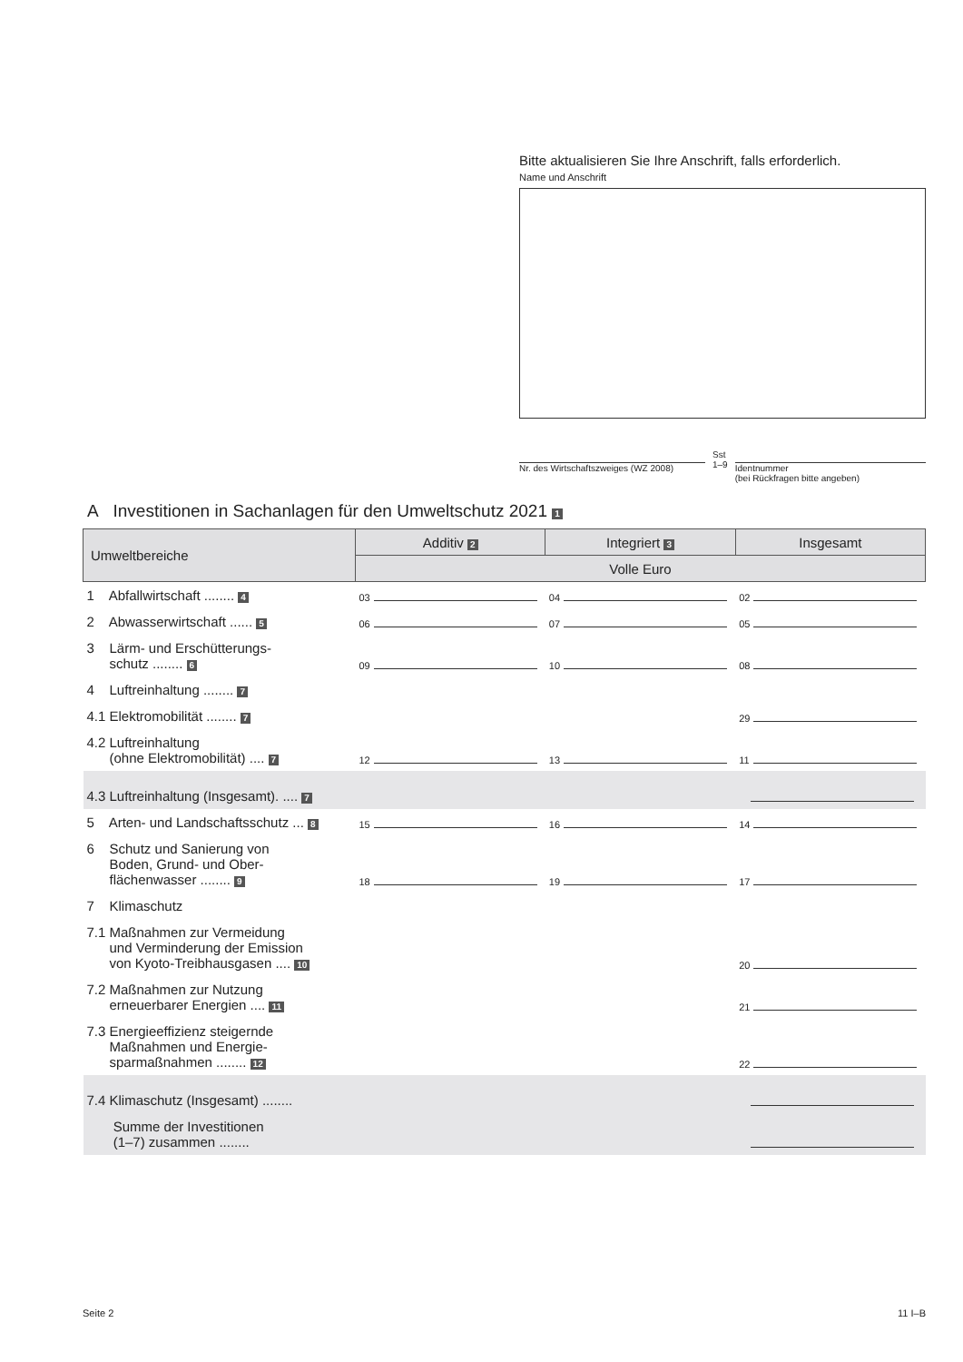Bitte aktualisieren Sie Ihre Anschrift, falls erforderlich.
Name und Anschrift
Nr. des Wirtschaftszweiges (WZ 2008)
Sst
1–9
Identnummer
(bei Rückfragen bitte angeben)
A Investitionen in Sachanlagen für den Umweltschutz 2021 1
| Umweltbereiche | Additiv 2 | Integriert 3 | Insgesamt |
| --- | --- | --- | --- |
| | Volle Euro | | |
| 1 Abfallwirtschaft ........ 4 | 03 | 04 | 02 |
| 2 Abwasserwirtschaft ...... 5 | 06 | 07 | 05 |
| 3 Lärm- und Erschütterungs- schutz ........ 6 | 09 | 10 | 08 |
| 4 Luftreinhaltung ........ 7 | | | |
| 4.1 Elektromobilität ........ 7 | | | 29 |
| 4.2 Luftreinhaltung (ohne Elektromobilität) .... 7 | 12 | 13 | 11 |
| 4.3 Luftreinhaltung (Insgesamt). .... 7 | | | |
| 5 Arten- und Landschaftsschutz ... 8 | 15 | 16 | 14 |
| 6 Schutz und Sanierung von Boden, Grund- und Ober- flächenwasser ........ 9 | 18 | 19 | 17 |
| 7 Klimaschutz | | | |
| 7.1 Maßnahmen zur Vermeidung und Verminderung der Emission von Kyoto-Treibhausgasen .... 10 | | | 20 |
| 7.2 Maßnahmen zur Nutzung erneuerbarer Energien .... 11 | | | 21 |
| 7.3 Energieeffizienz steigernde Maßnahmen und Energie- sparmaßnahmen ........ 12 | | | 22 |
| 7.4 Klimaschutz (Insgesamt) ........ | | | |
| Summe der Investitionen (1–7) zusammen ........ | | | |
Seite 2 11 I–B